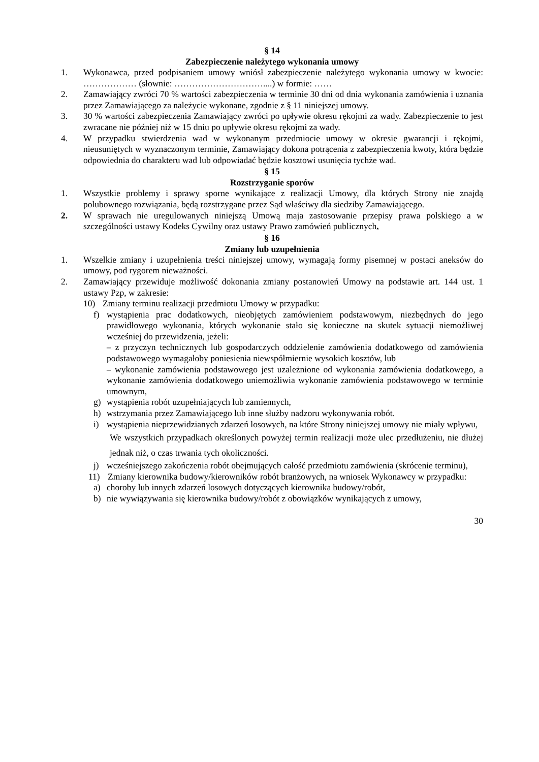§ 14
Zabezpieczenie należytego wykonania umowy
1. Wykonawca, przed podpisaniem umowy wniósł zabezpieczenie należytego wykonania umowy w kwocie: ……………… (słownie: …………………………....) w formie: ……
2. Zamawiający zwróci 70 % wartości zabezpieczenia w terminie 30 dni od dnia wykonania zamówienia i uznania przez Zamawiającego za należycie wykonane, zgodnie z § 11 niniejszej umowy.
3. 30 % wartości zabezpieczenia Zamawiający zwróci po upływie okresu rękojmi za wady. Zabezpieczenie to jest zwracane nie później niż w 15 dniu po upływie okresu rękojmi za wady.
4. W przypadku stwierdzenia wad w wykonanym przedmiocie umowy w okresie gwarancji i rękojmi, nieusuniętych w wyznaczonym terminie, Zamawiający dokona potrącenia z zabezpieczenia kwoty, która będzie odpowiednia do charakteru wad lub odpowiadać będzie kosztowi usunięcia tychże wad.
§ 15
Rozstrzyganie sporów
1. Wszystkie problemy i sprawy sporne wynikające z realizacji Umowy, dla których Strony nie znajdą polubownego rozwiązania, będą rozstrzygane przez Sąd właściwy dla siedziby Zamawiającego.
2. W sprawach nie uregulowanych niniejszą Umową maja zastosowanie przepisy prawa polskiego a w szczególności ustawy Kodeks Cywilny oraz ustawy Prawo zamówień publicznych.
§ 16
Zmiany lub uzupełnienia
1. Wszelkie zmiany i uzupełnienia treści niniejszej umowy, wymagają formy pisemnej w postaci aneksów do umowy, pod rygorem nieważności.
2. Zamawiający przewiduje możliwość dokonania zmiany postanowień Umowy na podstawie art. 144 ust. 1 ustawy Pzp, w zakresie:
10) Zmiany terminu realizacji przedmiotu Umowy w przypadku:
f) wystąpienia prac dodatkowych, nieobjętych zamówieniem podstawowym, niezbędnych do jego prawidłowego wykonania, których wykonanie stało się konieczne na skutek sytuacji niemożliwej wcześniej do przewidzenia, jeżeli:
– z przyczyn technicznych lub gospodarczych oddzielenie zamówienia dodatkowego od zamówienia podstawowego wymagałoby poniesienia niewspółmiernie wysokich kosztów, lub
– wykonanie zamówienia podstawowego jest uzależnione od wykonania zamówienia dodatkowego, a wykonanie zamówienia dodatkowego uniemożliwia wykonanie zamówienia podstawowego w terminie umownym,
g) wystąpienia robót uzupełniających lub zamiennych,
h) wstrzymania przez Zamawiającego lub inne służby nadzoru wykonywania robót.
i) wystąpienia nieprzewidzianych zdarzeń losowych, na które Strony niniejszej umowy nie miały wpływu,
We wszystkich przypadkach określonych powyżej termin realizacji może ulec przedłużeniu, nie dłużej jednak niż, o czas trwania tych okoliczności.
j) wcześniejszego zakończenia robót obejmujących całość przedmiotu zamówienia (skrócenie terminu),
11) Zmiany kierownika budowy/kierowników robót branżowych, na wniosek Wykonawcy w przypadku:
a) choroby lub innych zdarzeń losowych dotyczących kierownika budowy/robót,
b) nie wywiązywania się kierownika budowy/robót z obowiązków wynikających z umowy,
30